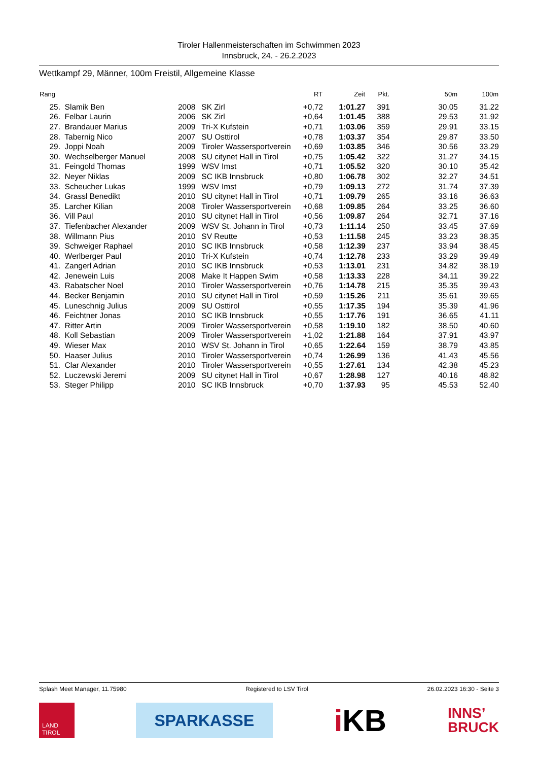Tiroler Hallenmeisterschaften im Schwimmen 2023
Innsbruck, 24. - 26.2.2023
Wettkampf 29, Männer, 100m Freistil, Allgemeine Klasse
| Rang | | | | RT | Zeit | Pkt. | 50m | 100m |
| --- | --- | --- | --- | --- | --- | --- | --- | --- |
| 25. | Slamik Ben | 2008 | SK Zirl | +0,72 | 1:01.27 | 391 | 30.05 | 31.22 |
| 26. | Felbar Laurin | 2006 | SK Zirl | +0,64 | 1:01.45 | 388 | 29.53 | 31.92 |
| 27. | Brandauer Marius | 2009 | Tri-X Kufstein | +0,71 | 1:03.06 | 359 | 29.91 | 33.15 |
| 28. | Tabernig Nico | 2007 | SU Osttirol | +0,78 | 1:03.37 | 354 | 29.87 | 33.50 |
| 29. | Joppi Noah | 2009 | Tiroler Wassersportverein | +0,69 | 1:03.85 | 346 | 30.56 | 33.29 |
| 30. | Wechselberger Manuel | 2008 | SU citynet Hall in Tirol | +0,75 | 1:05.42 | 322 | 31.27 | 34.15 |
| 31. | Feingold Thomas | 1999 | WSV Imst | +0,71 | 1:05.52 | 320 | 30.10 | 35.42 |
| 32. | Neyer Niklas | 2009 | SC IKB Innsbruck | +0,80 | 1:06.78 | 302 | 32.27 | 34.51 |
| 33. | Scheucher Lukas | 1999 | WSV Imst | +0,79 | 1:09.13 | 272 | 31.74 | 37.39 |
| 34. | Grassl Benedikt | 2010 | SU citynet Hall in Tirol | +0,71 | 1:09.79 | 265 | 33.16 | 36.63 |
| 35. | Larcher Kilian | 2008 | Tiroler Wassersportverein | +0,68 | 1:09.85 | 264 | 33.25 | 36.60 |
| 36. | Vill Paul | 2010 | SU citynet Hall in Tirol | +0,56 | 1:09.87 | 264 | 32.71 | 37.16 |
| 37. | Tiefenbacher Alexander | 2009 | WSV St. Johann in Tirol | +0,73 | 1:11.14 | 250 | 33.45 | 37.69 |
| 38. | Willmann Pius | 2010 | SV Reutte | +0,53 | 1:11.58 | 245 | 33.23 | 38.35 |
| 39. | Schweiger Raphael | 2010 | SC IKB Innsbruck | +0,58 | 1:12.39 | 237 | 33.94 | 38.45 |
| 40. | Werlberger Paul | 2010 | Tri-X Kufstein | +0,74 | 1:12.78 | 233 | 33.29 | 39.49 |
| 41. | Zangerl Adrian | 2010 | SC IKB Innsbruck | +0,53 | 1:13.01 | 231 | 34.82 | 38.19 |
| 42. | Jenewein Luis | 2008 | Make It Happen Swim | +0,58 | 1:13.33 | 228 | 34.11 | 39.22 |
| 43. | Rabatscher Noel | 2010 | Tiroler Wassersportverein | +0,76 | 1:14.78 | 215 | 35.35 | 39.43 |
| 44. | Becker Benjamin | 2010 | SU citynet Hall in Tirol | +0,59 | 1:15.26 | 211 | 35.61 | 39.65 |
| 45. | Luneschnig Julius | 2009 | SU Osttirol | +0,55 | 1:17.35 | 194 | 35.39 | 41.96 |
| 46. | Feichtner Jonas | 2010 | SC IKB Innsbruck | +0,55 | 1:17.76 | 191 | 36.65 | 41.11 |
| 47. | Ritter Artin | 2009 | Tiroler Wassersportverein | +0,58 | 1:19.10 | 182 | 38.50 | 40.60 |
| 48. | Koll Sebastian | 2009 | Tiroler Wassersportverein | +1,02 | 1:21.88 | 164 | 37.91 | 43.97 |
| 49. | Wieser Max | 2010 | WSV St. Johann in Tirol | +0,65 | 1:22.64 | 159 | 38.79 | 43.85 |
| 50. | Haaser Julius | 2010 | Tiroler Wassersportverein | +0,74 | 1:26.99 | 136 | 41.43 | 45.56 |
| 51. | Clar Alexander | 2010 | Tiroler Wassersportverein | +0,55 | 1:27.61 | 134 | 42.38 | 45.23 |
| 52. | Luczewski Jeremi | 2009 | SU citynet Hall in Tirol | +0,67 | 1:28.98 | 127 | 40.16 | 48.82 |
| 53. | Steger Philipp | 2010 | SC IKB Innsbruck | +0,70 | 1:37.93 | 95 | 45.53 | 52.40 |
Splash Meet Manager, 11.75980 Registered to LSV Tirol 26.02.2023 16:30 - Seite 3
LAND
TIROL
SPARKASSE
i KB
INNS’
BRUCK